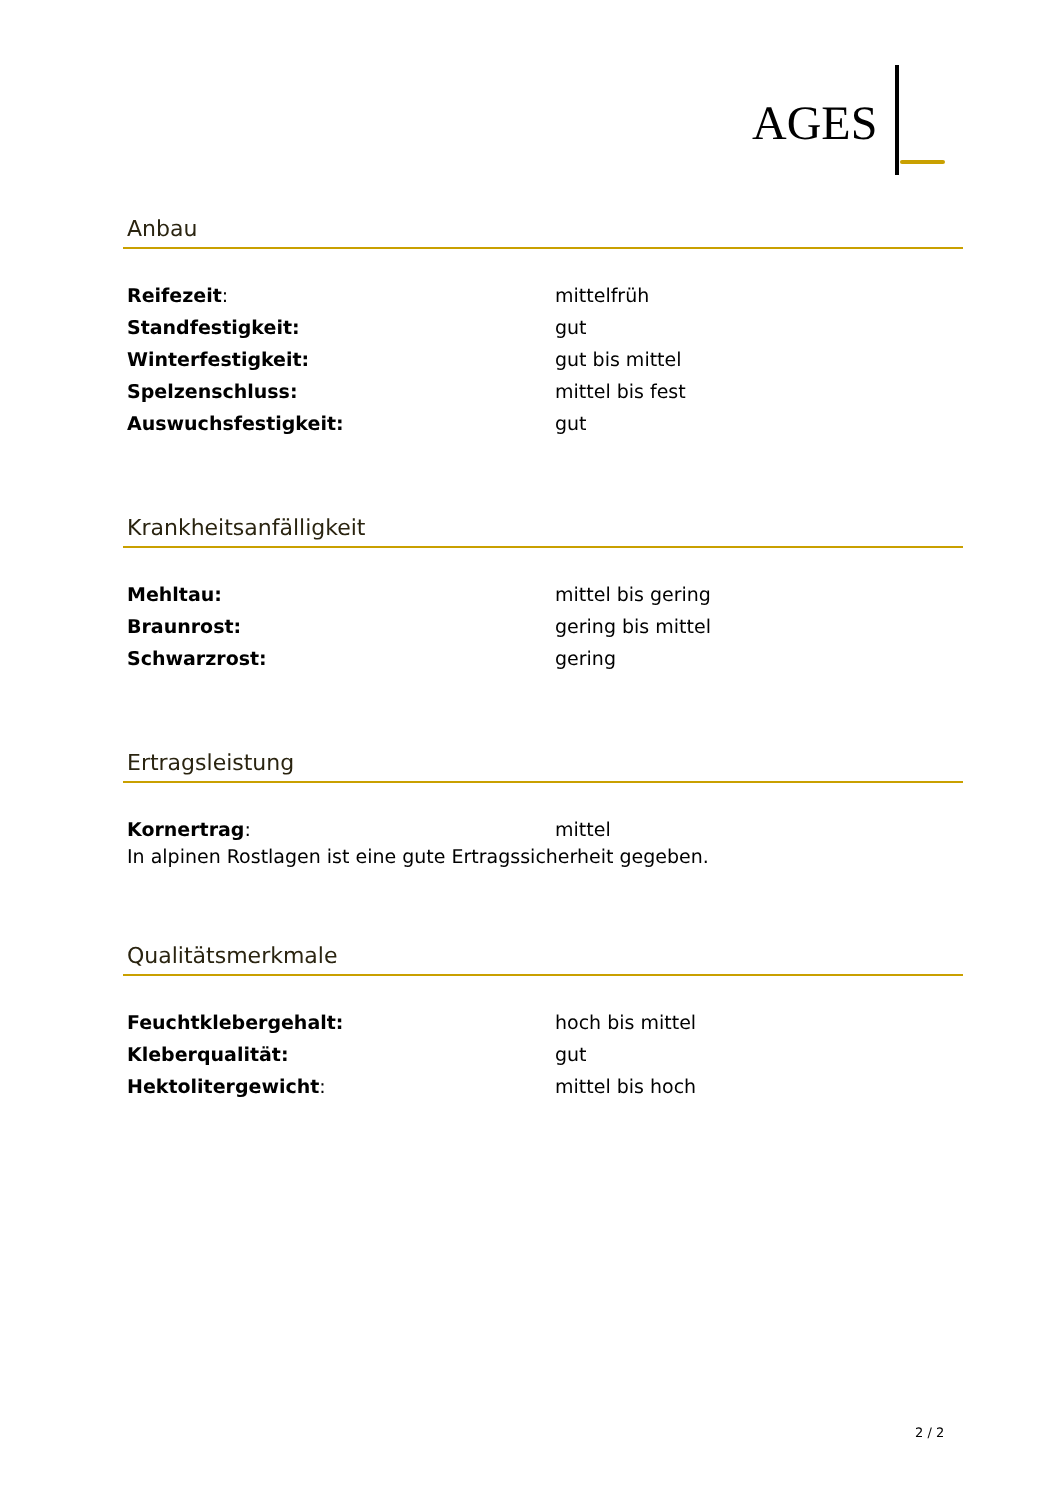AGES
Anbau
| Reifezeit : | mittelfrüh |
| Standfestigkeit: | gut |
| Winterfestigkeit: | gut bis mittel |
| Spelzenschluss: | mittel bis fest |
| Auswuchsfestigkeit: | gut |
Krankheitsanfälligkeit
| Mehltau: | mittel bis gering |
| Braunrost: | gering bis mittel |
| Schwarzrost: | gering |
Ertragsleistung
| Kornertrag : | mittel |
In alpinen Rostlagen ist eine gute Ertragssicherheit gegeben.
Qualitätsmerkmale
| Feuchtklebergehalt: | hoch bis mittel |
| Kleberqualität: | gut |
| Hektolitergewicht : | mittel bis hoch |
2 / 2